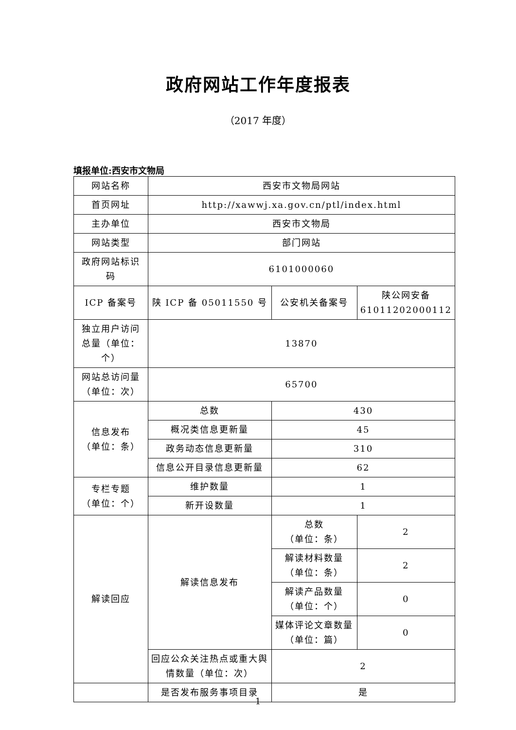政府网站工作年度报表
（2017 年度）
填报单位:西安市文物局
| 网站名称 | 西安市文物局网站 | | |
| 首页网址 | http://xawwj.xa.gov.cn/ptl/index.html | | |
| 主办单位 | 西安市文物局 | | |
| 网站类型 | 部门网站 | | |
| 政府网站标识码 | 6101000060 | | |
| ICP 备案号 | 陕 ICP 备 05011550 号 | 公安机关备案号 | 陕公网安备 61011202000112 |
| 独立用户访问总量（单位：个） | 13870 | | |
| 网站总访问量（单位：次） | 65700 | | |
| 信息发布 （单位：条） | 总数 | 430 | |
| | 概况类信息更新量 | 45 | |
| | 政务动态信息更新量 | 310 | |
| | 信息公开目录信息更新量 | 62 | |
| 专栏专题 （单位：个） | 维护数量 | 1 | |
| | 新开设数量 | 1 | |
| 解读回应 | 解读信息发布 | 总数 （单位：条） | 2 |
| | | 解读材料数量 （单位：条） | 2 |
| | | 解读产品数量 （单位：个） | 0 |
| | | 媒体评论文章数量 （单位：篇） | 0 |
| | 回应公众关注热点或重大舆情数量（单位：次） | 2 | |
| | 是否发布服务事项目录 | 是 | |
1